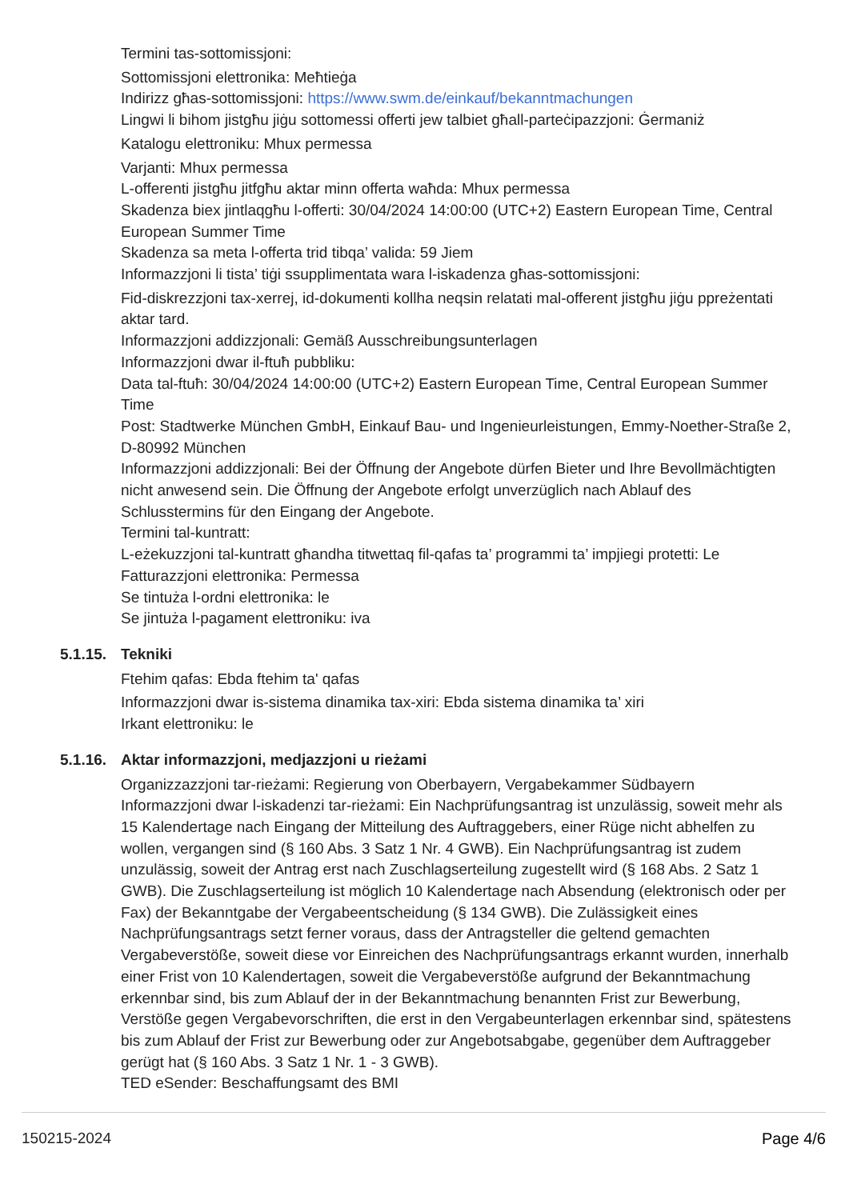Termini tas-sottomissjoni:
Sottomissjoni elettronika: Meħtieġa
Indirizz għas-sottomissjoni: https://www.swm.de/einkauf/bekanntmachungen
Lingwi li bihom jistgħu jiġu sottomessi offerti jew talbiet għall-parteċipazzjoni: Ġermaniż
Katalogu elettroniku: Mhux permessa
Varjanti: Mhux permessa
L-offerenti jistgħu jitfgħu aktar minn offerta waħda: Mhux permessa
Skadenza biex jintlaqgħu l-offerti: 30/04/2024 14:00:00 (UTC+2) Eastern European Time, Central European Summer Time
Skadenza sa meta l-offerta trid tibqa’ valida: 59 Jiem
Informazzjoni li tista’ tiġi ssupplimentata wara l-iskadenza għas-sottomissjoni:
Fid-diskrezzjoni tax-xerrej, id-dokumenti kollha neqsin relatati mal-offerent jistgħu jiġu ppreżentati aktar tard.
Informazzjoni addizzjonali: Gemäß Ausschreibungsunterlagen
Informazzjoni dwar il-ftuħ pubbliku:
Data tal-ftuħ: 30/04/2024 14:00:00 (UTC+2) Eastern European Time, Central European Summer Time
Post: Stadtwerke München GmbH, Einkauf Bau- und Ingenieurleistungen, Emmy-Noether-Straße 2, D-80992 München
Informazzjoni addizzjonali: Bei der Öffnung der Angebote dürfen Bieter und Ihre Bevollmächtigten nicht anwesend sein. Die Öffnung der Angebote erfolgt unverzüglich nach Ablauf des Schlusstermins für den Eingang der Angebote.
Termini tal-kuntratt:
L-eżekuzzjoni tal-kuntratt għandha titwettaq fil-qafas ta’ programmi ta’ impjiegi protetti: Le
Fatturazzjoni elettronika: Permessa
Se tintuża l-ordni elettronika: le
Se jintuża l-pagament elettroniku: iva
5.1.15. Tekniki
Ftehim qafas: Ebda ftehim ta' qafas
Informazzjoni dwar is-sistema dinamika tax-xiri: Ebda sistema dinamika ta’ xiri
Irkant elettroniku: le
5.1.16. Aktar informazzjoni, medjazzjoni u rieżami
Organizzazzjoni tar-rieżami: Regierung von Oberbayern, Vergabekammer Südbayern
Informazzjoni dwar l-iskadenzi tar-rieżami: Ein Nachprüfungsantrag ist unzulässig, soweit mehr als 15 Kalendertage nach Eingang der Mitteilung des Auftraggebers, einer Rüge nicht abhelfen zu wollen, vergangen sind (§ 160 Abs. 3 Satz 1 Nr. 4 GWB). Ein Nachprüfungsantrag ist zudem unzulässig, soweit der Antrag erst nach Zuschlagserteilung zugestellt wird (§ 168 Abs. 2 Satz 1 GWB). Die Zuschlagserteilung ist möglich 10 Kalendertage nach Absendung (elektronisch oder per Fax) der Bekanntgabe der Vergabeentscheidung (§ 134 GWB). Die Zulässigkeit eines Nachprüfungsantrags setzt ferner voraus, dass der Antragsteller die geltend gemachten Vergabeverstöße, soweit diese vor Einreichen des Nachprüfungsantrags erkannt wurden, innerhalb einer Frist von 10 Kalendertagen, soweit die Vergabeverstöße aufgrund der Bekanntmachung erkennbar sind, bis zum Ablauf der in der Bekanntmachung benannten Frist zur Bewerbung, Verstöße gegen Vergabevorschriften, die erst in den Vergabeunterlagen erkennbar sind, spätestens bis zum Ablauf der Frist zur Bewerbung oder zur Angebotsabgabe, gegenüber dem Auftraggeber gerügt hat (§ 160 Abs. 3 Satz 1 Nr. 1 - 3 GWB).
TED eSender: Beschaffungsamt des BMI
150215-2024 Page 4/6